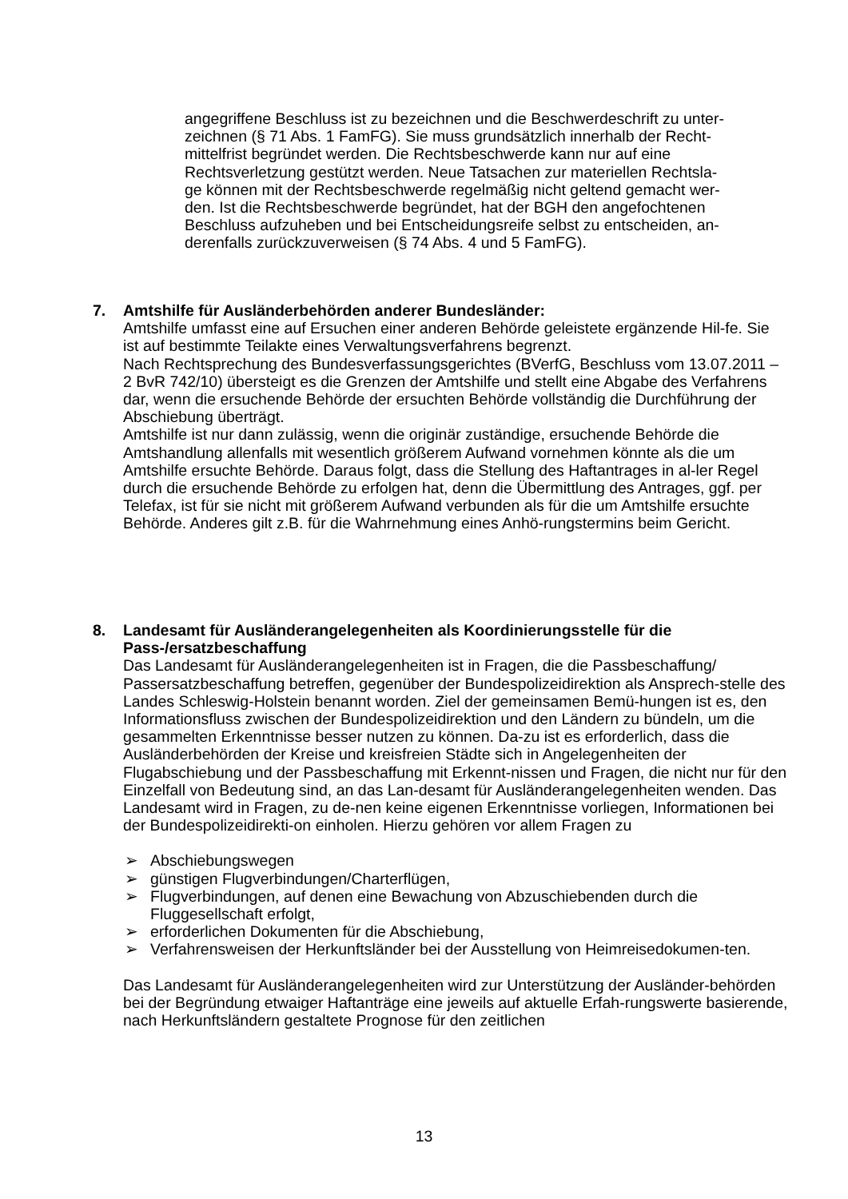angegriffene Beschluss ist zu bezeichnen und die Beschwerdeschrift zu unter-zeichnen (§ 71 Abs. 1 FamFG). Sie muss grundsätzlich innerhalb der Recht-mittelfrist begründet werden. Die Rechtsbeschwerde kann nur auf eine Rechtsverletzung gestützt werden. Neue Tatsachen zur materiellen Rechtsla-ge können mit der Rechtsbeschwerde regelmäßig nicht geltend gemacht wer-den. Ist die Rechtsbeschwerde begründet, hat der BGH den angefochtenen Beschluss aufzuheben und bei Entscheidungsreife selbst zu entscheiden, an-derenfalls zurückzuverweisen (§ 74 Abs. 4 und 5 FamFG).
7. Amtshilfe für Ausländerbehörden anderer Bundesländer:
Amtshilfe umfasst eine auf Ersuchen einer anderen Behörde geleistete ergänzende Hil-fe. Sie ist auf bestimmte Teilakte eines Verwaltungsverfahrens begrenzt.
Nach Rechtsprechung des Bundesverfassungsgerichtes (BVerfG, Beschluss vom 13.07.2011 – 2 BvR 742/10) übersteigt es die Grenzen der Amtshilfe und stellt eine Abgabe des Verfahrens dar, wenn die ersuchende Behörde der ersuchten Behörde vollständig die Durchführung der Abschiebung überträgt.
Amtshilfe ist nur dann zulässig, wenn die originär zuständige, ersuchende Behörde die Amtshandlung allenfalls mit wesentlich größerem Aufwand vornehmen könnte als die um Amtshilfe ersuchte Behörde. Daraus folgt, dass die Stellung des Haftantrages in al-ler Regel durch die ersuchende Behörde zu erfolgen hat, denn die Übermittlung des Antrages, ggf. per Telefax, ist für sie nicht mit größerem Aufwand verbunden als für die um Amtshilfe ersuchte Behörde. Anderes gilt z.B. für die Wahrnehmung eines Anhö-rungstermins beim Gericht.
8. Landesamt für Ausländerangelegenheiten als Koordinierungsstelle für die Pass-/ersatzbeschaffung
Das Landesamt für Ausländerangelegenheiten ist in Fragen, die die Passbeschaffung/ Passersatzbeschaffung betreffen, gegenüber der Bundespolizeidirektion als Ansprech-stelle des Landes Schleswig-Holstein benannt worden. Ziel der gemeinsamen Bemü-hungen ist es, den Informationsfluss zwischen der Bundespolizeidirektion und den Ländern zu bündeln, um die gesammelten Erkenntnisse besser nutzen zu können. Da-zu ist es erforderlich, dass die Ausländerbehörden der Kreise und kreisfreien Städte sich in Angelegenheiten der Flugabschiebung und der Passbeschaffung mit Erkennt-nissen und Fragen, die nicht nur für den Einzelfall von Bedeutung sind, an das Lan-desamt für Ausländerangelegenheiten wenden. Das Landesamt wird in Fragen, zu de-nen keine eigenen Erkenntnisse vorliegen, Informationen bei der Bundespolizeidirekti-on einholen. Hierzu gehören vor allem Fragen zu
➢ Abschiebungswegen
➢ günstigen Flugverbindungen/Charterflügen,
➢ Flugverbindungen, auf denen eine Bewachung von Abzuschiebenden durch die Fluggesellschaft erfolgt,
➢ erforderlichen Dokumenten für die Abschiebung,
➢ Verfahrensweisen der Herkunftsländer bei der Ausstellung von Heimreisedokumen-ten.
Das Landesamt für Ausländerangelegenheiten wird zur Unterstützung der Ausländer-behörden bei der Begründung etwaiger Haftanträge eine jeweils auf aktuelle Erfah-rungswerte basierende, nach Herkunftsländern gestaltete Prognose für den zeitlichen
13